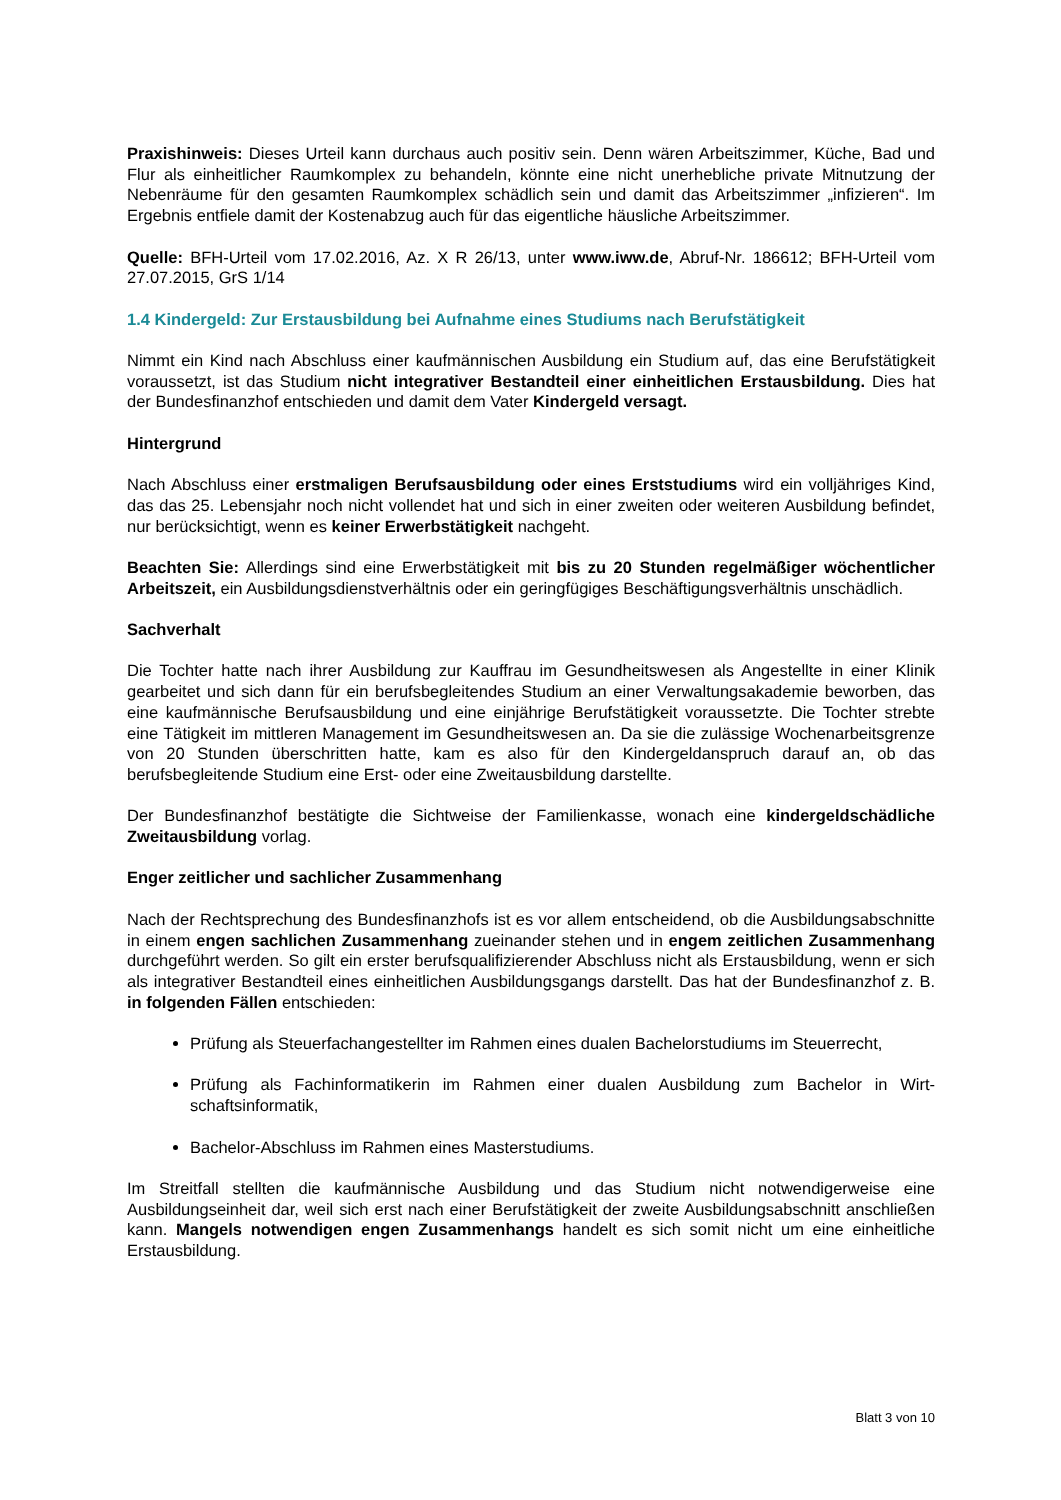Praxishinweis: Dieses Urteil kann durchaus auch positiv sein. Denn wären Arbeitszimmer, Küche, Bad und Flur als einheitlicher Raumkomplex zu behandeln, könnte eine nicht unerhebliche private Mitnutzung der Nebenräume für den gesamten Raumkomplex schädlich sein und damit das Arbeits­zimmer „infizieren“. Im Ergebnis entfiele damit der Kostenabzug auch für das eigentliche häusliche Arbeitszimmer.
Quelle: BFH-Urteil vom 17.02.2016, Az. X R 26/13, unter www.iww.de, Abruf-Nr. 186612; BFH-Urteil vom 27.07.2015, GrS 1/14
1.4 Kindergeld: Zur Erstausbildung bei Aufnahme eines Studiums nach Berufstätigkeit
Nimmt ein Kind nach Abschluss einer kaufmännischen Ausbildung ein Studium auf, das eine Berufstä­tigkeit voraussetzt, ist das Studium nicht integrativer Bestandteil einer einheitlichen Erstausbil­dung. Dies hat der Bundesfinanzhof entschieden und damit dem Vater Kindergeld versagt.
Hintergrund
Nach Abschluss einer erstmaligen Berufsausbildung oder eines Erststudiums wird ein volljähriges Kind, das das 25. Lebensjahr noch nicht vollendet hat und sich in einer zweiten oder weiteren Ausbil­dung befindet, nur berücksichtigt, wenn es keiner Erwerbstätigkeit nachgeht.
Beachten Sie: Allerdings sind eine Erwerbstätigkeit mit bis zu 20 Stunden regelmäßiger wöchentli­cher Arbeitszeit, ein Ausbildungsdienstverhältnis oder ein geringfügiges Beschäftigungsverhältnis unschädlich.
Sachverhalt
Die Tochter hatte nach ihrer Ausbildung zur Kauffrau im Gesundheitswesen als Angestellte in einer Klinik gearbeitet und sich dann für ein berufsbegleitendes Studium an einer Verwaltungsakademie beworben, das eine kaufmännische Berufsausbildung und eine einjährige Berufstätigkeit voraussetzte. Die Tochter strebte eine Tätigkeit im mittleren Management im Gesundheitswesen an. Da sie die zu­lässige Wochenarbeitsgrenze von 20 Stunden überschritten hatte, kam es also für den Kindergeldan­spruch darauf an, ob das berufsbegleitende Studium eine Erst- oder eine Zweitausbildung darstellte.
Der Bundesfinanzhof bestätigte die Sichtweise der Familienkasse, wonach eine kindergeldschädli­che Zweitausbildung vorlag.
Enger zeitlicher und sachlicher Zusammenhang
Nach der Rechtsprechung des Bundesfinanzhofs ist es vor allem entscheidend, ob die Ausbildungs­abschnitte in einem engen sachlichen Zusammenhang zueinander stehen und in engem zeitlichen Zusammenhang durchgeführt werden. So gilt ein erster berufsqualifizierender Abschluss nicht als Erstausbildung, wenn er sich als integrativer Bestandteil eines einheitlichen Ausbildungsgangs dar­stellt. Das hat der Bundesfinanzhof z. B. in folgenden Fällen entschieden:
Prüfung als Steuerfachangestellter im Rahmen eines dualen Bachelorstudiums im Steuer­recht,
Prüfung als Fachinformatikerin im Rahmen einer dualen Ausbildung zum Bachelor in Wirt­schaftsinformatik,
Bachelor-Abschluss im Rahmen eines Masterstudiums.
Im Streitfall stellten die kaufmännische Ausbildung und das Studium nicht notwendigerweise eine Ausbildungseinheit dar, weil sich erst nach einer Berufstätigkeit der zweite Ausbildungsabschnitt an­schließen kann. Mangels notwendigen engen Zusammenhangs handelt es sich somit nicht um eine einheitliche Erstausbildung.
Blatt 3 von 10